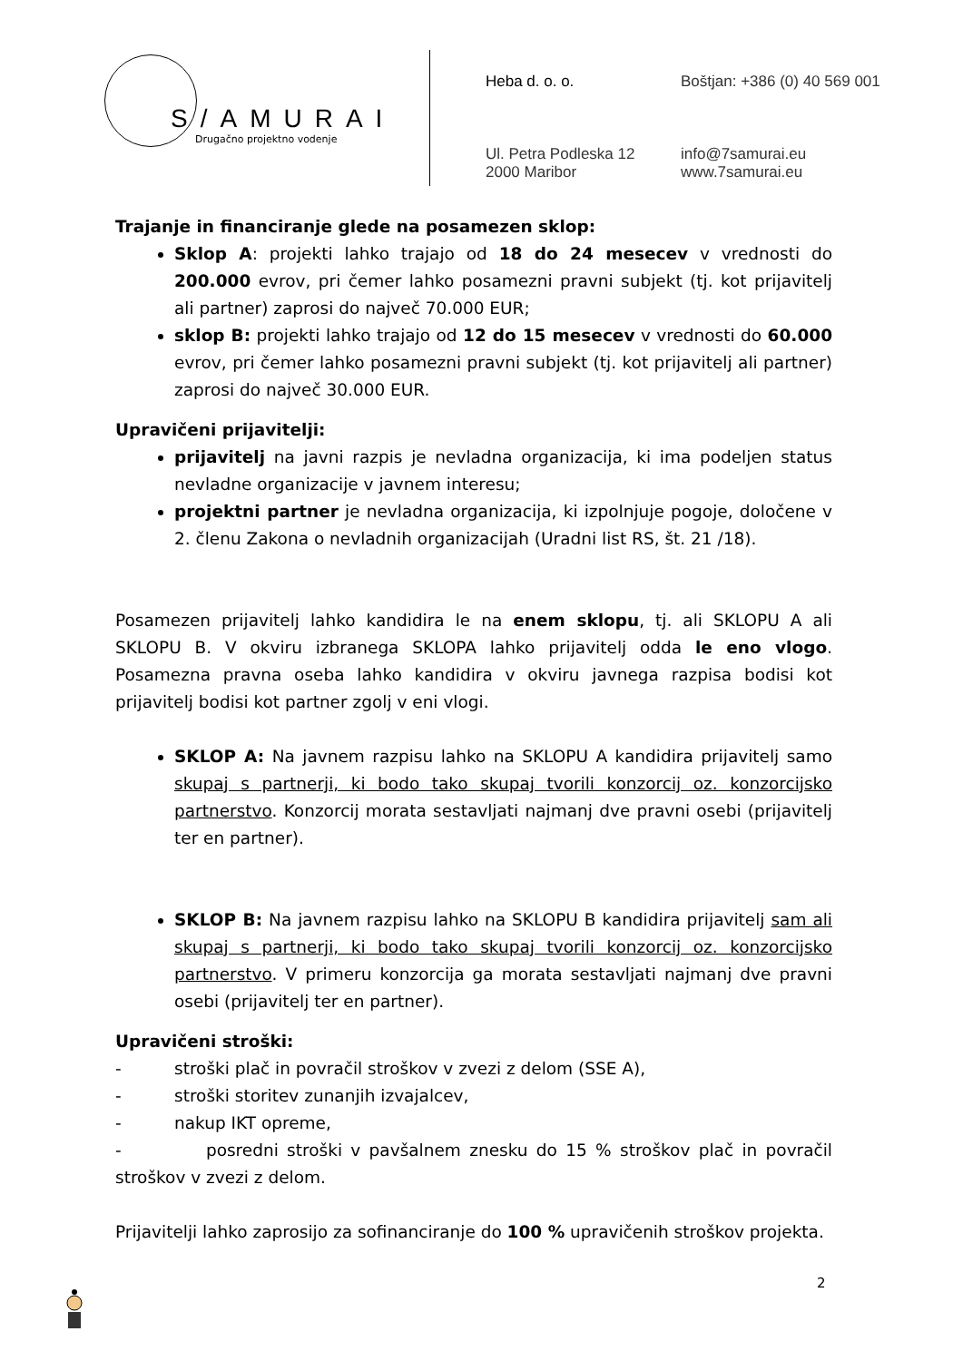S/AMURAI
Drugačno projektno vodenje
Heba d. o. o.
Boštjan: +386 (0) 40 569 001
Ul. Petra Podleska 12
2000 Maribor
info@7samurai.eu
www.7samurai.eu
Trajanje in financiranje glede na posamezen sklop:
Sklop A: projekti lahko trajajo od 18 do 24 mesecev v vrednosti do 200.000 evrov, pri čemer lahko posamezni pravni subjekt (tj. kot prijavitelj ali partner) zaprosi do največ 70.000 EUR;
sklop B: projekti lahko trajajo od 12 do 15 mesecev v vrednosti do 60.000 evrov, pri čemer lahko posamezni pravni subjekt (tj. kot prijavitelj ali partner) zaprosi do največ 30.000 EUR.
Upravičeni prijavitelji:
prijavitelj na javni razpis je nevladna organizacija, ki ima podeljen status nevladne organizacije v javnem interesu;
projektni partner je nevladna organizacija, ki izpolnjuje pogoje, določene v 2. členu Zakona o nevladnih organizacijah (Uradni list RS, št. 21 /18).
Posamezen prijavitelj lahko kandidira le na enem sklopu, tj. ali SKLOPU A ali SKLOPU B. V okviru izbranega SKLOPA lahko prijavitelj odda le eno vlogo. Posamezna pravna oseba lahko kandidira v okviru javnega razpisa bodisi kot prijavitelj bodisi kot partner zgolj v eni vlogi.
SKLOP A: Na javnem razpisu lahko na SKLOPU A kandidira prijavitelj samo skupaj s partnerji, ki bodo tako skupaj tvorili konzorcij oz. konzorcijsko partnerstvo. Konzorcij morata sestavljati najmanj dve pravni osebi (prijavitelj ter en partner).
SKLOP B: Na javnem razpisu lahko na SKLOPU B kandidira prijavitelj sam ali skupaj s partnerji, ki bodo tako skupaj tvorili konzorcij oz. konzorcijsko partnerstvo. V primeru konzorcija ga morata sestavljati najmanj dve pravni osebi (prijavitelj ter en partner).
Upravičeni stroški:
- stroški plač in povračil stroškov v zvezi z delom (SSE A),
- stroški storitev zunanjih izvajalcev,
- nakup IKT opreme,
- posredni stroški v pavšalnem znesku do 15 % stroškov plač in povračil stroškov v zvezi z delom.
Prijavitelji lahko zaprosijo za sofinanciranje do 100 % upravičenih stroškov projekta.
2